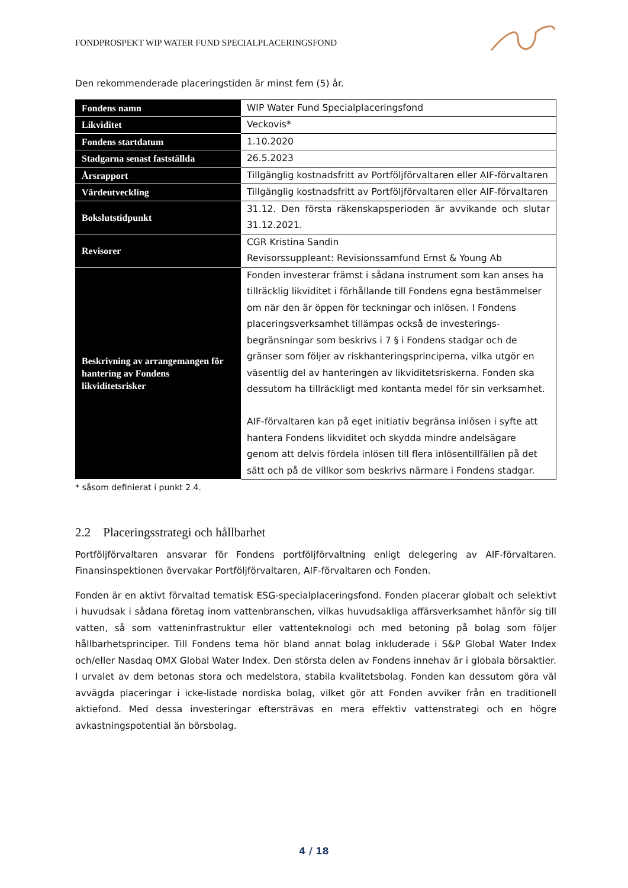FONDPROSPEKT WIP WATER FUND SPECIALPLACERINGSFOND
Den rekommenderade placeringstiden är minst fem (5) år.
| Fondens namn | WIP Water Fund Specialplaceringsfond |
| Likviditet | Veckovis* |
| Fondens startdatum | 1.10.2020 |
| Stadgarna senast fastställda | 26.5.2023 |
| Årsrapport | Tillgänglig kostnadsfritt av Portföljförvaltaren eller AIF-förvaltaren |
| Värdeutveckling | Tillgänglig kostnadsfritt av Portföljförvaltaren eller AIF-förvaltaren |
| Bokslutstidpunkt | 31.12. Den första räkenskapsperioden är avvikande och slutar 31.12.2021. |
| Revisorer | CGR Kristina Sandin Revisorssuppleant: Revisionssamfund Ernst & Young Ab |
| Beskrivning av arrangemangen för hantering av Fondens likviditetsrisker | Fonden investerar främst i sådana instrument som kan anses ha tillräcklig likviditet i förhållande till Fondens egna bestämmelser om när den är öppen för teckningar och inlösen. I Fondens placeringsverksamhet tillämpas också de investerings-begränsningar som beskrivs i 7 § i Fondens stadgar och de gränser som följer av riskhanteringsprinciperna, vilka utgör en väsentlig del av hanteringen av likviditetsriskerna. Fonden ska dessutom ha tillräckligt med kontanta medel för sin verksamhet. AIF-förvaltaren kan på eget initiativ begränsa inlösen i syfte att hantera Fondens likviditet och skydda mindre andelsägare genom att delvis fördela inlösen till flera inlösentillfällen på det sätt och på de villkor som beskrivs närmare i Fondens stadgar. |
* såsom definierat i punkt 2.4.
2.2 Placeringsstrategi och hållbarhet
Portföljförvaltaren ansvarar för Fondens portföljförvaltning enligt delegering av AIF-förvaltaren. Finansinspektionen övervakar Portföljförvaltaren, AIF-förvaltaren och Fonden.
Fonden är en aktivt förvaltad tematisk ESG-specialplaceringsfond. Fonden placerar globalt och selektivt i huvudsak i sådana företag inom vattenbranschen, vilkas huvudsakliga affärsverksamhet hänför sig till vatten, så som vatteninfrastruktur eller vattenteknologi och med betoning på bolag som följer hållbarhetsprinciper. Till Fondens tema hör bland annat bolag inkluderade i S&P Global Water Index och/eller Nasdaq OMX Global Water Index. Den största delen av Fondens innehav är i globala börsaktier. I urvalet av dem betonas stora och medelstora, stabila kvalitetsbolag. Fonden kan dessutom göra väl avvägda placeringar i icke-listade nordiska bolag, vilket gör att Fonden avviker från en traditionell aktiefond. Med dessa investeringar eftersträvas en mera effektiv vattenstrategi och en högre avkastningspotential än börsbolag.
4 / 18